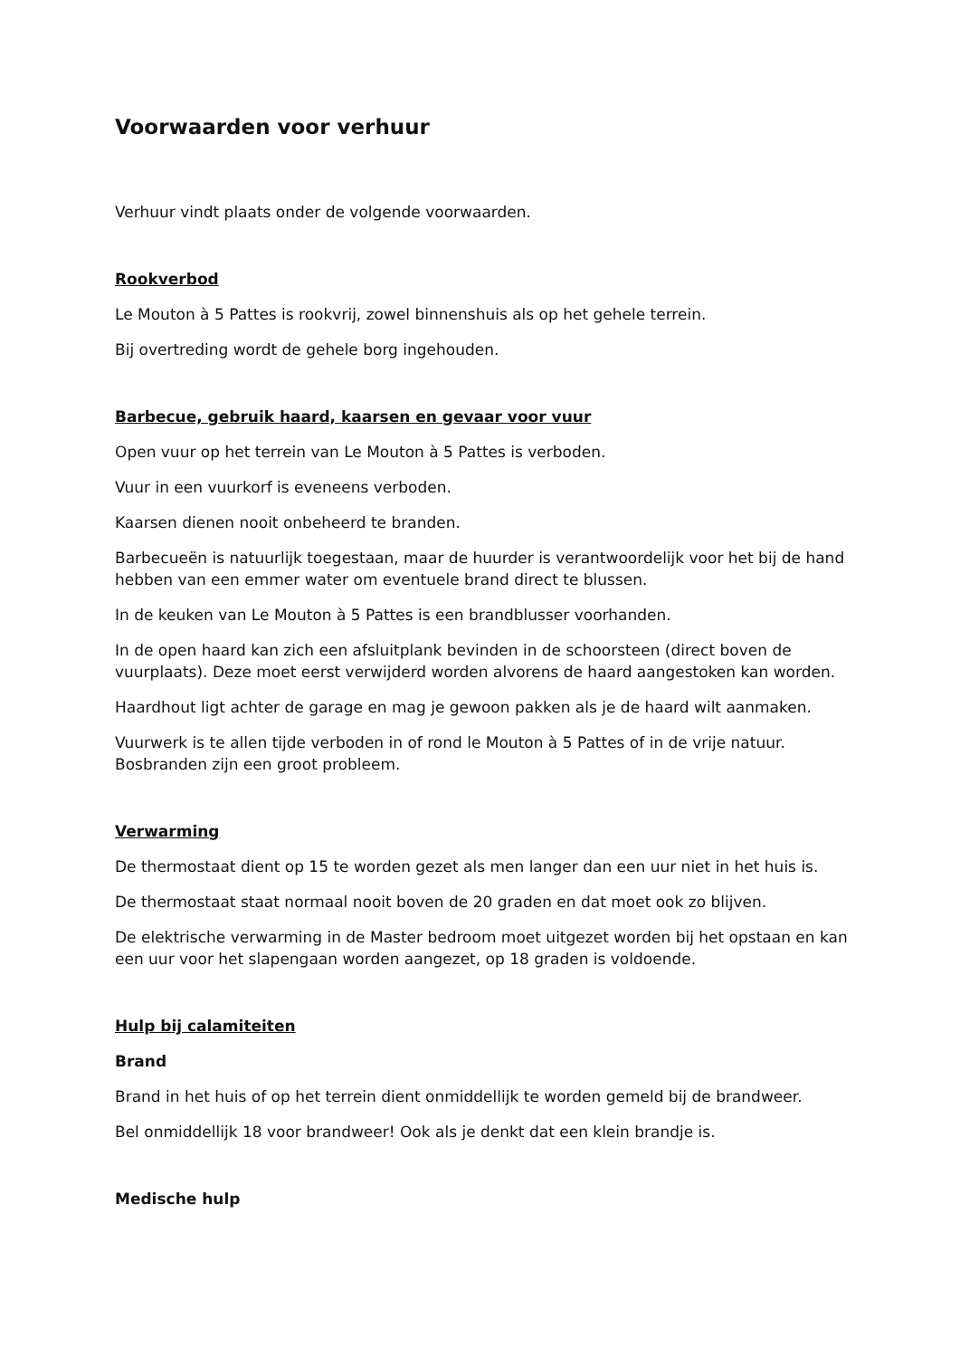Voorwaarden voor verhuur
Verhuur vindt plaats onder de volgende voorwaarden.
Rookverbod
Le Mouton à 5 Pattes is rookvrij, zowel binnenshuis als op het gehele terrein.
Bij overtreding wordt de gehele borg ingehouden.
Barbecue, gebruik haard, kaarsen en gevaar voor vuur
Open vuur op het terrein van Le Mouton à 5 Pattes is verboden.
Vuur in een vuurkorf is eveneens verboden.
Kaarsen dienen nooit onbeheerd te branden.
Barbecueën is natuurlijk toegestaan, maar de huurder is verantwoordelijk voor het bij de hand hebben van een emmer water om eventuele brand direct te blussen.
In de keuken van Le Mouton à 5 Pattes is een brandblusser voorhanden.
In de open haard kan zich een afsluitplank bevinden in de schoorsteen (direct boven de vuurplaats). Deze moet eerst verwijderd worden alvorens de haard aangestoken kan worden.
Haardhout ligt achter de garage en mag je gewoon pakken als je de haard wilt aanmaken.
Vuurwerk is te allen tijde verboden in of rond le Mouton à 5 Pattes of in de vrije natuur. Bosbranden zijn een groot probleem.
Verwarming
De thermostaat dient op 15 te worden gezet als men langer dan een uur niet in het huis is.
De thermostaat staat normaal nooit boven de 20 graden en dat moet ook zo blijven.
De elektrische verwarming in de Master bedroom moet uitgezet worden bij het opstaan en kan een uur voor het slapengaan worden aangezet, op 18 graden is voldoende.
Hulp bij calamiteiten
Brand
Brand in het huis of op het terrein dient onmiddellijk te worden gemeld bij de brandweer.
Bel onmiddellijk 18 voor brandweer! Ook als je denkt dat een klein brandje is.
Medische hulp